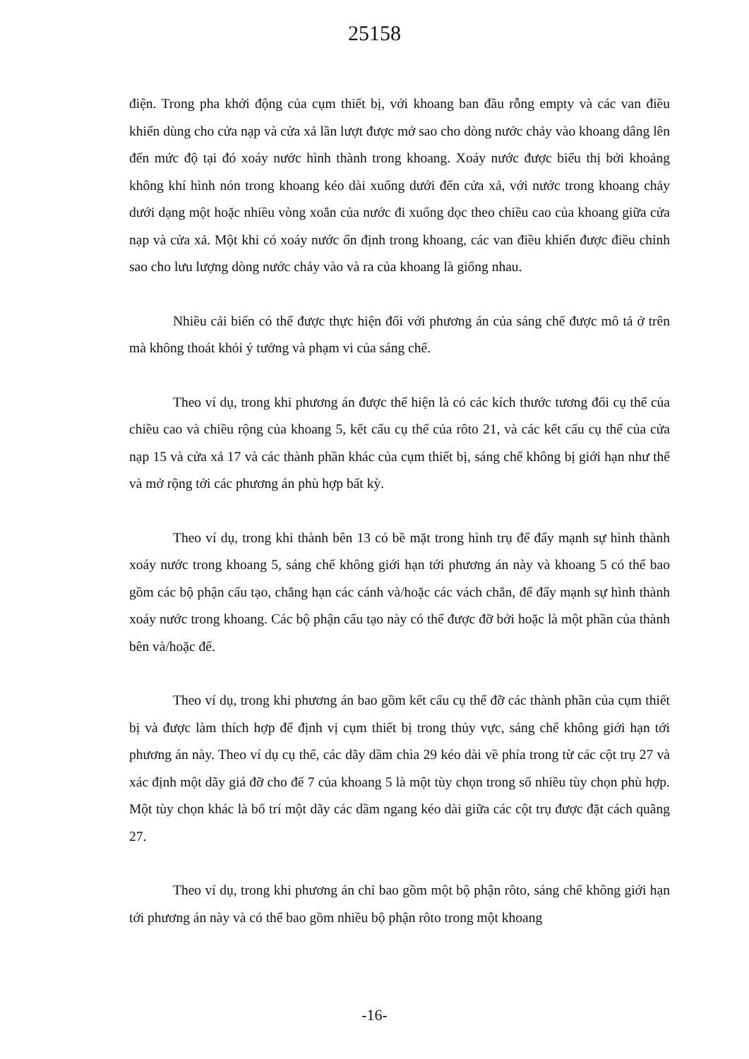25158
điện. Trong pha khởi động của cụm thiết bị, với khoang ban đầu rỗng empty và các van điều khiển dùng cho cửa nạp và cửa xả lần lượt được mở sao cho dòng nước chảy vào khoang dâng lên đến mức độ tại đó xoáy nước hình thành trong khoang. Xoáy nước được biểu thị bởi khoảng không khí hình nón trong khoang kéo dài xuống dưới đến cửa xả, với nước trong khoang chảy dưới dạng một hoặc nhiều vòng xoắn của nước đi xuống dọc theo chiều cao của khoang giữa cửa nạp và cửa xả. Một khi có xoáy nước ổn định trong khoang, các van điều khiển được điều chỉnh sao cho lưu lượng dòng nước chảy vào và ra của khoang là giống nhau.
Nhiều cải biến có thể được thực hiện đối với phương án của sáng chế được mô tả ở trên mà không thoát khỏi ý tưởng và phạm vi của sáng chế.
Theo ví dụ, trong khi phương án được thể hiện là có các kích thước tương đối cụ thể của chiều cao và chiều rộng của khoang 5, kết cấu cụ thể của rôto 21, và các kết cấu cụ thể của cửa nạp 15 và cửa xả 17 và các thành phần khác của cụm thiết bị, sáng chế không bị giới hạn như thế và mở rộng tới các phương án phù hợp bất kỳ.
Theo ví dụ, trong khi thành bên 13 có bề mặt trong hình trụ để đẩy mạnh sự hình thành xoáy nước trong khoang 5, sáng chế không giới hạn tới phương án này và khoang 5 có thể bao gồm các bộ phận cấu tạo, chẳng hạn các cánh và/hoặc các vách chắn, để đẩy mạnh sự hình thành xoáy nước trong khoang. Các bộ phận cấu tạo này có thể được đỡ bởi hoặc là một phần của thành bên và/hoặc đế.
Theo ví dụ, trong khi phương án bao gồm kết cấu cụ thể đỡ các thành phần của cụm thiết bị và được làm thích hợp để định vị cụm thiết bị trong thủy vực, sáng chế không giới hạn tới phương án này. Theo ví dụ cụ thể, các dãy dầm chìa 29 kéo dài về phía trong từ các cột trụ 27 và xác định một dãy giá đỡ cho đế 7 của khoang 5 là một tùy chọn trong số nhiều tùy chọn phù hợp. Một tùy chọn khác là bố trí một dãy các dầm ngang kéo dài giữa các cột trụ được đặt cách quãng 27.
Theo ví dụ, trong khi phương án chỉ bao gồm một bộ phận rôto, sáng chế không giới hạn tới phương án này và có thể bao gồm nhiều bộ phận rôto trong một khoang
-16-